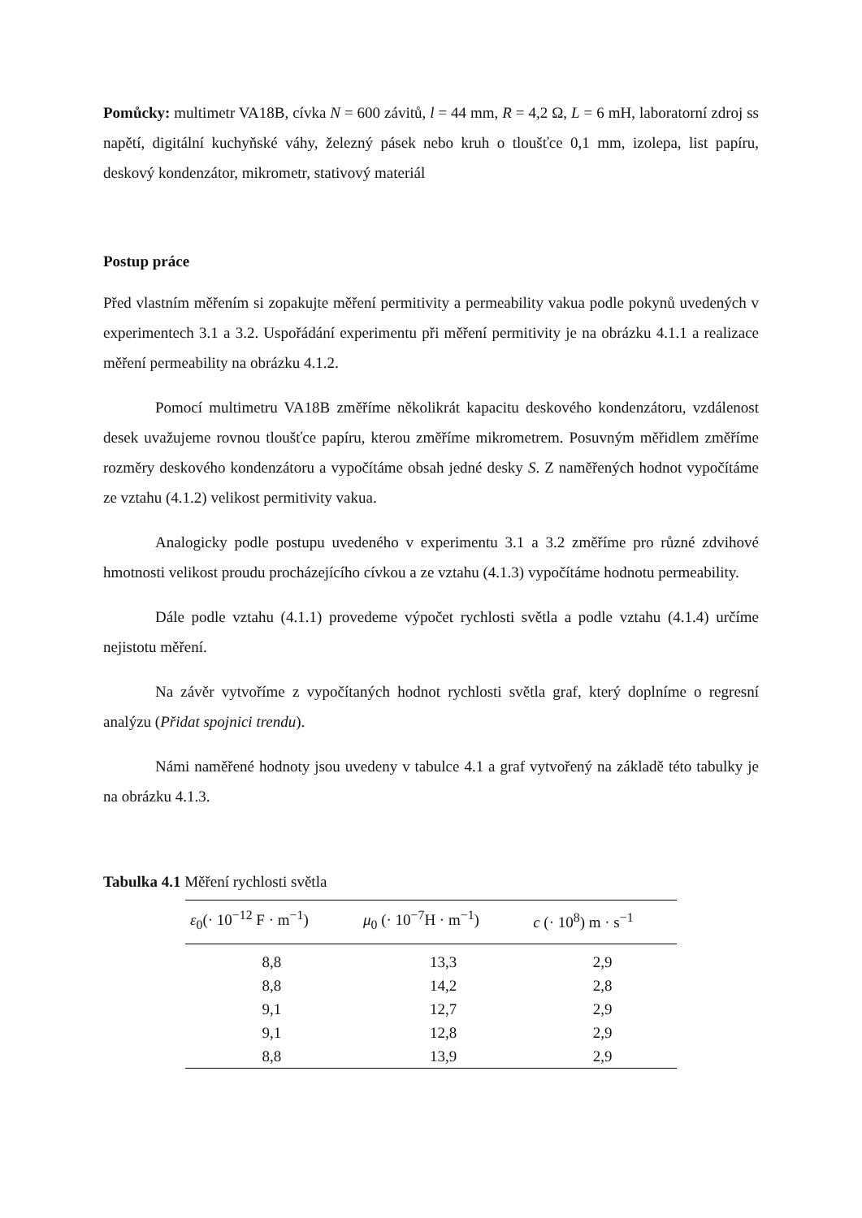Pomůcky: multimetr VA18B, cívka N = 600 závitů, l = 44 mm, R = 4,2 Ω, L = 6 mH, laboratorní zdroj ss napětí, digitální kuchyňské váhy, železný pásek nebo kruh o tloušťce 0,1 mm, izolepa, list papíru, deskový kondenzátor, mikrometr, stativový materiál
Postup práce
Před vlastním měřením si zopakujte měření permitivity a permeability vakua podle pokynů uvedených v experimentech 3.1 a 3.2. Uspořádání experimentu při měření permitivity je na obrázku 4.1.1 a realizace měření permeability na obrázku 4.1.2.
Pomocí multimetru VA18B změříme několikrát kapacitu deskového kondenzátoru, vzdálenost desek uvažujeme rovnou tloušťce papíru, kterou změříme mikrometrem. Posuvným měřidlem změříme rozměry deskového kondenzátoru a vypočítáme obsah jedné desky S. Z naměřených hodnot vypočítáme ze vztahu (4.1.2) velikost permitivity vakua.
Analogicky podle postupu uvedeného v experimentu 3.1 a 3.2 změříme pro různé zdvihové hmotnosti velikost proudu procházejícího cívkou a ze vztahu (4.1.3) vypočítáme hodnotu permeability.
Dále podle vztahu (4.1.1) provedeme výpočet rychlosti světla a podle vztahu (4.1.4) určíme nejistotu měření.
Na závěr vytvoříme z vypočítaných hodnot rychlosti světla graf, který doplníme o regresní analýzu (Přidat spojnici trendu).
Námi naměřené hodnoty jsou uvedeny v tabulce 4.1 a graf vytvořený na základě této tabulky je na obrázku 4.1.3.
Tabulka 4.1 Měření rychlosti světla
| ε<sub>0</sub>(· 10<sup>−12</sup> F · m<sup>−1</sup>) | μ<sub>0</sub> (· 10<sup>−7</sup>H · m<sup>−1</sup>) | c (· 10<sup>8</sup>) m · s<sup>−1</sup> |
| --- | --- | --- |
| 8,8 | 13,3 | 2,9 |
| 8,8 | 14,2 | 2,8 |
| 9,1 | 12,7 | 2,9 |
| 9,1 | 12,8 | 2,9 |
| 8,8 | 13,9 | 2,9 |